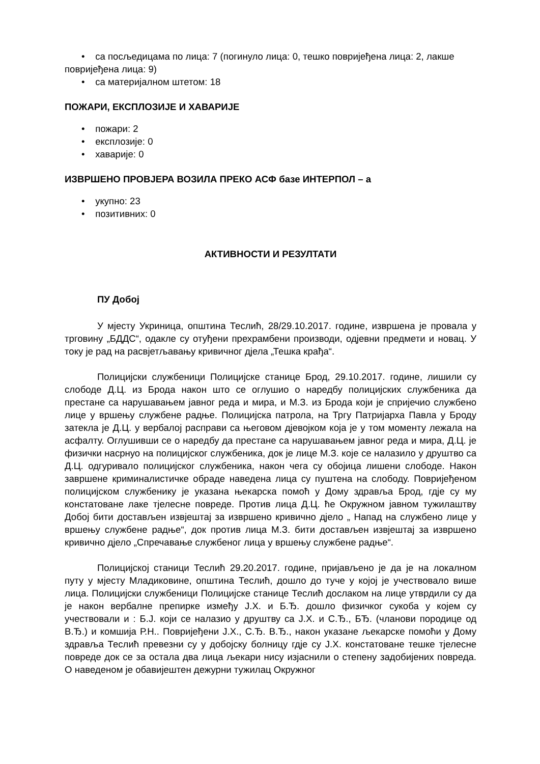• са посљедицама по лица: 7 (погинуло лица: 0, тешко повријеђена лица: 2, лакше повријеђена лица: 9)
• са материјалном штетом: 18
ПОЖАРИ, ЕКСПЛОЗИЈЕ И ХАВАРИЈЕ
• пожари: 2
• експлозије: 0
• хаварије: 0
ИЗВРШЕНО ПРОВЈЕРА ВОЗИЛА ПРЕКО АСФ базе ИНТЕРПОЛ – а
• укупно: 23
• позитивних: 0
АКТИВНОСТИ И РЕЗУЛТАТИ
ПУ Добој
У мјесту Укриница, општина Теслић, 28/29.10.2017. године, извршена је провала у трговину „БДДС“, одакле су отуђени прехрамбени производи, одјевни предмети и новац. У току је рад на расвјетљавању кривичног дјела „Тешка крађа“.
Полицијски службеници Полицијске станице Брод, 29.10.2017. године, лишили су слободе Д.Ц. из Брода након што се оглушио о наредбу полицијских службеника да престане са нарушавањем јавног реда и мира, и М.З. из Брода који је спријечио службено лице у вршењу службене радње. Полицијска патрола, на Тргу Патријарха Павла у Броду затекла је Д.Ц. у вербалој расправи са његовом дјевојком која је у том моменту лежала на асфалту. Оглушивши се о наредбу да престане са нарушавањем јавног реда и мира, Д.Ц. је физички насрнуо на полицијског службеника, док је лице М.З. које се налазило у друштво са Д.Ц. одгуривало полицијског службеника, након чега су обојица лишени слободе. Након завршене криминалистичке обраде наведена лица су пуштена на слободу. Повријеђеном полицијском службенику је указана њекарска помоћ у Дому здравља Брод, гдје су му констатоване лаке тјелесне повреде. Против лица Д.Ц. ће Окружном јавном тужилаштву Добој бити достављен извјештај за извршено кривично дјело „ Напад на службено лице у вршењу службене радње“, док против лица М.З. бити достављен извјештај за извршено кривично дјело „Спречавање службеног лица у вршењу службене радње“.
Полицијској станици Теслић 29.20.2017. године, пријављено је да је на локалном путу у мјесту Младиковине, општина Теслић, дошло до туче у којој је учествовало више лица. Полицијски службеници Полицијске станице Теслић дослаком на лице утврдили су да је након вербалне препирке између Ј.Х. и Б.Ђ. дошло физичког сукоба у којем су учествовали и : Б.Ј. који се налазио у друштву са Ј.Х. и С.Ђ., БЂ. (чланови породице од В.Ђ.) и комшија Р.Н.. Повријеђени Ј.Х., С.Ђ. В.Ђ., након указане љекарске помоћи у Дому здравља Теслић превезни су у добојску болницу гдје су Ј.Х. констатоване тешке тјелесне повреде док се за остала два лица љекари нису изјаснили о степену задобијених повреда. О наведеном је обавијештен дежурни тужилац Окружног